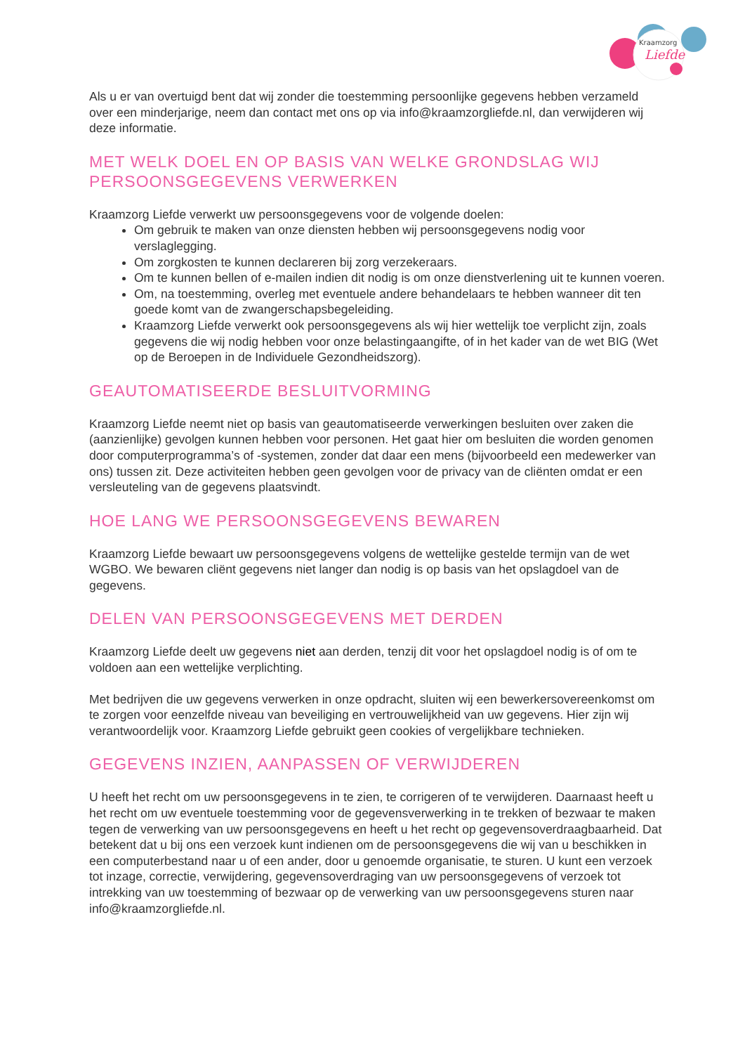Kraamzorg
Liefde
Als u er van overtuigd bent dat wij zonder die toestemming persoonlijke gegevens hebben verzameld over een minderjarige, neem dan contact met ons op via info@kraamzorgliefde.nl, dan verwijderen wij deze informatie.
MET WELK DOEL EN OP BASIS VAN WELKE GRONDSLAG WIJ PERSOONSGEGEVENS VERWERKEN
Kraamzorg Liefde verwerkt uw persoonsgegevens voor de volgende doelen:
Om gebruik te maken van onze diensten hebben wij persoonsgegevens nodig voor verslaglegging.
Om zorgkosten te kunnen declareren bij zorg verzekeraars.
Om te kunnen bellen of e-mailen indien dit nodig is om onze dienstverlening uit te kunnen voeren.
Om, na toestemming, overleg met eventuele andere behandelaars te hebben wanneer dit ten goede komt van de zwangerschapsbegeleiding.
Kraamzorg Liefde verwerkt ook persoonsgegevens als wij hier wettelijk toe verplicht zijn, zoals gegevens die wij nodig hebben voor onze belastingaangifte, of in het kader van de wet BIG (Wet op de Beroepen in de Individuele Gezondheidszorg).
GEAUTOMATISEERDE BESLUITVORMING
Kraamzorg Liefde neemt niet op basis van geautomatiseerde verwerkingen besluiten over zaken die (aanzienlijke) gevolgen kunnen hebben voor personen. Het gaat hier om besluiten die worden genomen door computerprogramma’s of -systemen, zonder dat daar een mens (bijvoorbeeld een medewerker van ons) tussen zit. Deze activiteiten hebben geen gevolgen voor de privacy van de cliënten omdat er een versleuteling van de gegevens plaatsvindt.
HOE LANG WE PERSOONSGEGEVENS BEWAREN
Kraamzorg Liefde bewaart uw persoonsgegevens volgens de wettelijke gestelde termijn van de wet WGBO. We bewaren cliënt gegevens niet langer dan nodig is op basis van het opslagdoel van de gegevens.
DELEN VAN PERSOONSGEGEVENS MET DERDEN
Kraamzorg Liefde deelt uw gegevens niet aan derden, tenzij dit voor het opslagdoel nodig is of om te voldoen aan een wettelijke verplichting.
Met bedrijven die uw gegevens verwerken in onze opdracht, sluiten wij een bewerkersovereenkomst om te zorgen voor eenzelfde niveau van beveiliging en vertrouwelijkheid van uw gegevens. Hier zijn wij verantwoordelijk voor. Kraamzorg Liefde gebruikt geen cookies of vergelijkbare technieken.
GEGEVENS INZIEN, AANPASSEN OF VERWIJDEREN
U heeft het recht om uw persoonsgegevens in te zien, te corrigeren of te verwijderen. Daarnaast heeft u het recht om uw eventuele toestemming voor de gegevensverwerking in te trekken of bezwaar te maken tegen de verwerking van uw persoonsgegevens en heeft u het recht op gegevensoverdraagbaarheid. Dat betekent dat u bij ons een verzoek kunt indienen om de persoonsgegevens die wij van u beschikken in een computerbestand naar u of een ander, door u genoemde organisatie, te sturen. U kunt een verzoek tot inzage, correctie, verwijdering, gegevensoverdraging van uw persoonsgegevens of verzoek tot intrekking van uw toestemming of bezwaar op de verwerking van uw persoonsgegevens sturen naar info@kraamzorgliefde.nl.